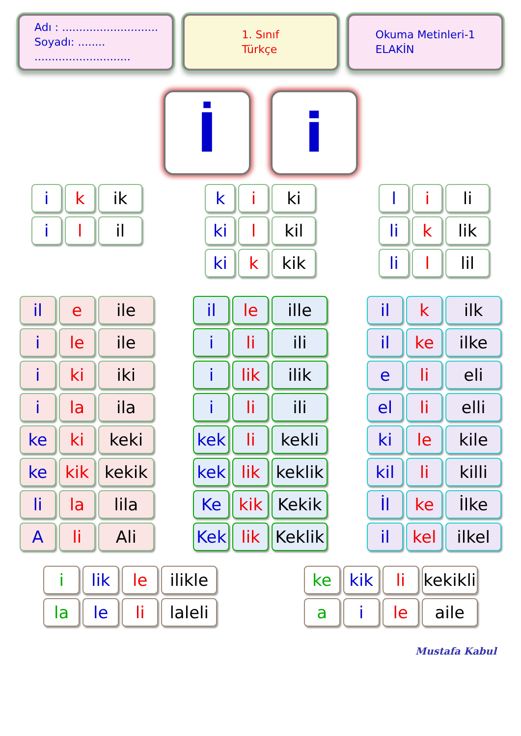Adı : ............................
Soyadı: ........ ............................
1. Sınıf
Türkçe
Okuma Metinleri-1
ELAKİN
İ i
i k ik
i l il
k i ki
ki l kil
ki k kik
l i li
li k lik
li l lil
il e ile
i le ile
i ki iki
i la ila
ke ki keki
ke kik kekik
li la lila
A li Ali
il le ille
i li ili
i lik ilik
i li ili
kek li kekli
kek lik keklik
Ke kik Kekik
Kek lik Keklik
il k ilk
il ke ilke
e li eli
el li elli
ki le kile
kil li killi
İl ke İlke
il kel ilkel
i lik le ilikle
la le li laleli
ke kik li kekikli
a i le aile
Mustafa Kabul